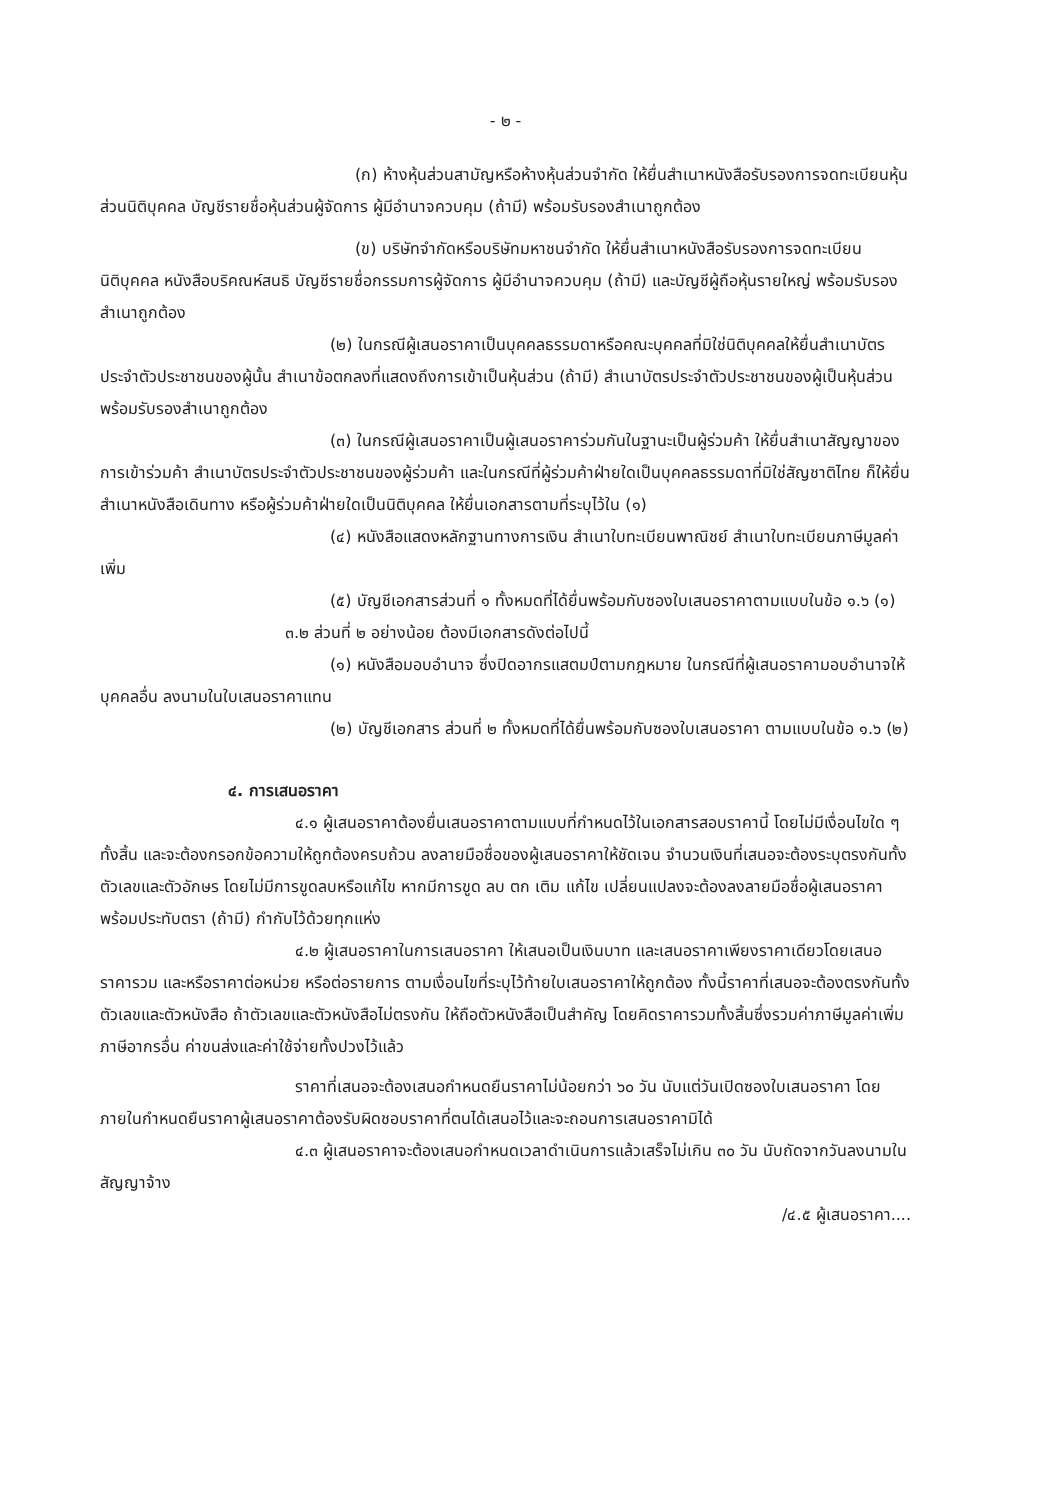- ๒ -
(ก) ห้างหุ้นส่วนสามัญหรือห้างหุ้นส่วนจำกัด ให้ยื่นสำเนาหนังสือรับรองการจดทะเบียนหุ้นส่วนนิติบุคคล บัญชีรายชื่อหุ้นส่วนผู้จัดการ ผู้มีอำนาจควบคุม (ถ้ามี) พร้อมรับรองสำเนาถูกต้อง
(ข) บริษัทจำกัดหรือบริษัทมหาชนจำกัด ให้ยื่นสำเนาหนังสือรับรองการจดทะเบียนนิติบุคคล หนังสือบริคณห์สนธิ บัญชีรายชื่อกรรมการผู้จัดการ ผู้มีอำนาจควบคุม (ถ้ามี) และบัญชีผู้ถือหุ้นรายใหญ่ พร้อมรับรองสำเนาถูกต้อง
(๒) ในกรณีผู้เสนอราคาเป็นบุคคลธรรมดาหรือคณะบุคคลที่มิใช่นิติบุคคลให้ยื่นสำเนาบัตรประจำตัวประชาชนของผู้นั้น สำเนาข้อตกลงที่แสดงถึงการเข้าเป็นหุ้นส่วน (ถ้ามี) สำเนาบัตรประจำตัวประชาชนของผู้เป็นหุ้นส่วน พร้อมรับรองสำเนาถูกต้อง
(๓) ในกรณีผู้เสนอราคาเป็นผู้เสนอราคาร่วมกันในฐานะเป็นผู้ร่วมค้า ให้ยื่นสำเนาสัญญาของการเข้าร่วมค้า สำเนาบัตรประจำตัวประชาชนของผู้ร่วมค้า และในกรณีที่ผู้ร่วมค้าฝ่ายใดเป็นบุคคลธรรมดาที่มิใช่สัญชาติไทย ก็ให้ยื่นสำเนาหนังสือเดินทาง หรือผู้ร่วมค้าฝ่ายใดเป็นนิติบุคคล ให้ยื่นเอกสารตามที่ระบุไว้ใน (๑)
(๔) หนังสือแสดงหลักฐานทางการเงิน สำเนาใบทะเบียนพาณิชย์ สำเนาใบทะเบียนภาษีมูลค่าเพิ่ม
(๕) บัญชีเอกสารส่วนที่ ๑ ทั้งหมดที่ได้ยื่นพร้อมกับซองใบเสนอราคาตามแบบในข้อ ๑.๖ (๑)
๓.๒ ส่วนที่ ๒ อย่างน้อย ต้องมีเอกสารดังต่อไปนี้
(๑) หนังสือมอบอำนาจ ซึ่งปิดอากรแสตมป์ตามกฎหมาย ในกรณีที่ผู้เสนอราคามอบอำนาจให้บุคคลอื่น ลงนามในใบเสนอราคาแทน
(๒) บัญชีเอกสาร ส่วนที่ ๒ ทั้งหมดที่ได้ยื่นพร้อมกับซองใบเสนอราคา ตามแบบในข้อ ๑.๖ (๒)
๔. การเสนอราคา
๔.๑ ผู้เสนอราคาต้องยื่นเสนอราคาตามแบบที่กำหนดไว้ในเอกสารสอบราคานี้ โดยไม่มีเงื่อนไขใด ๆ ทั้งสิ้น และจะต้องกรอกข้อความให้ถูกต้องครบถ้วน ลงลายมือชื่อของผู้เสนอราคาให้ชัดเจน จำนวนเงินที่เสนอจะต้องระบุตรงกันทั้งตัวเลขและตัวอักษร โดยไม่มีการขูดลบหรือแก้ไข หากมีการขูด ลบ ตก เติม แก้ไข เปลี่ยนแปลงจะต้องลงลายมือชื่อผู้เสนอราคา พร้อมประทับตรา (ถ้ามี) กำกับไว้ด้วยทุกแห่ง
๔.๒ ผู้เสนอราคาในการเสนอราคา ให้เสนอเป็นเงินบาท และเสนอราคาเพียงราคาเดียวโดยเสนอราคารวม และหรือราคาต่อหน่วย หรือต่อรายการ ตามเงื่อนไขที่ระบุไว้ท้ายใบเสนอราคาให้ถูกต้อง ทั้งนี้ราคาที่เสนอจะต้องตรงกันทั้งตัวเลขและตัวหนังสือ ถ้าตัวเลขและตัวหนังสือไม่ตรงกัน ให้ถือตัวหนังสือเป็นสำคัญ โดยคิดราคารวมทั้งสิ้นซึ่งรวมค่าภาษีมูลค่าเพิ่ม ภาษีอากรอื่น ค่าขนส่งและค่าใช้จ่ายทั้งปวงไว้แล้ว
ราคาที่เสนอจะต้องเสนอกำหนดยืนราคาไม่น้อยกว่า ๖๐ วัน นับแต่วันเปิดซองใบเสนอราคา โดยภายในกำหนดยืนราคาผู้เสนอราคาต้องรับผิดชอบราคาที่ตนได้เสนอไว้และจะถอนการเสนอราคามิได้
๔.๓ ผู้เสนอราคาจะต้องเสนอกำหนดเวลาดำเนินการแล้วเสร็จไม่เกิน ๓๐ วัน นับถัดจากวันลงนามในสัญญาจ้าง
/๔.๕ ผู้เสนอราคา....